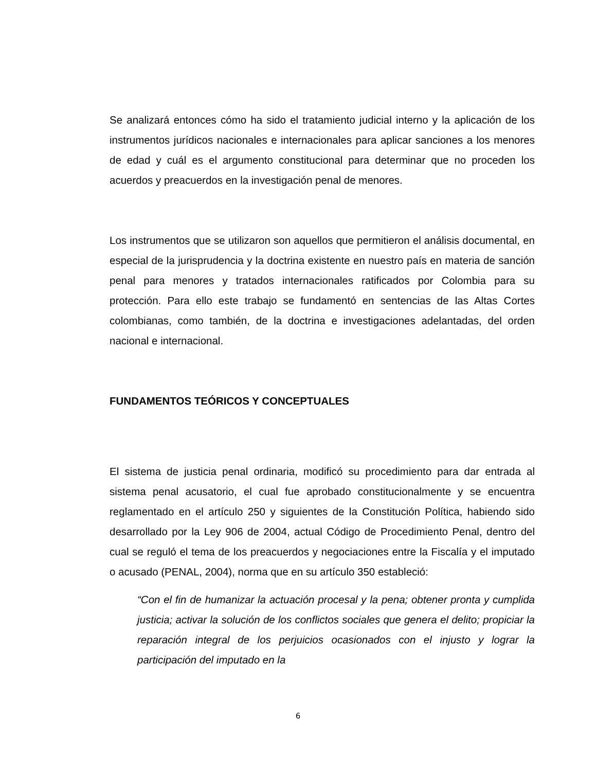Se analizará entonces cómo ha sido el tratamiento judicial interno y la aplicación de los instrumentos jurídicos nacionales e internacionales para aplicar sanciones a los menores de edad y cuál es el argumento constitucional para determinar que no proceden los acuerdos y preacuerdos en la investigación penal de menores.
Los instrumentos que se utilizaron son aquellos que permitieron el análisis documental, en especial de la jurisprudencia y la doctrina existente en nuestro país en materia de sanción penal para menores y tratados internacionales ratificados por Colombia para su protección. Para ello este trabajo se fundamentó en sentencias de las Altas Cortes colombianas, como también, de la doctrina e investigaciones adelantadas, del orden nacional e internacional.
FUNDAMENTOS TEÓRICOS Y CONCEPTUALES
El sistema de justicia penal ordinaria, modificó su procedimiento para dar entrada al sistema penal acusatorio, el cual fue aprobado constitucionalmente y se encuentra reglamentado en el artículo 250 y siguientes de la Constitución Política, habiendo sido desarrollado por la Ley 906 de 2004, actual Código de Procedimiento Penal, dentro del cual se reguló el tema de los preacuerdos y negociaciones entre la Fiscalía y el imputado o acusado (PENAL, 2004), norma que en su artículo 350 estableció:
“Con el fin de humanizar la actuación procesal y la pena; obtener pronta y cumplida justicia; activar la solución de los conflictos sociales que genera el delito; propiciar la reparación integral de los perjuicios ocasionados con el injusto y lograr la participación del imputado en la
6